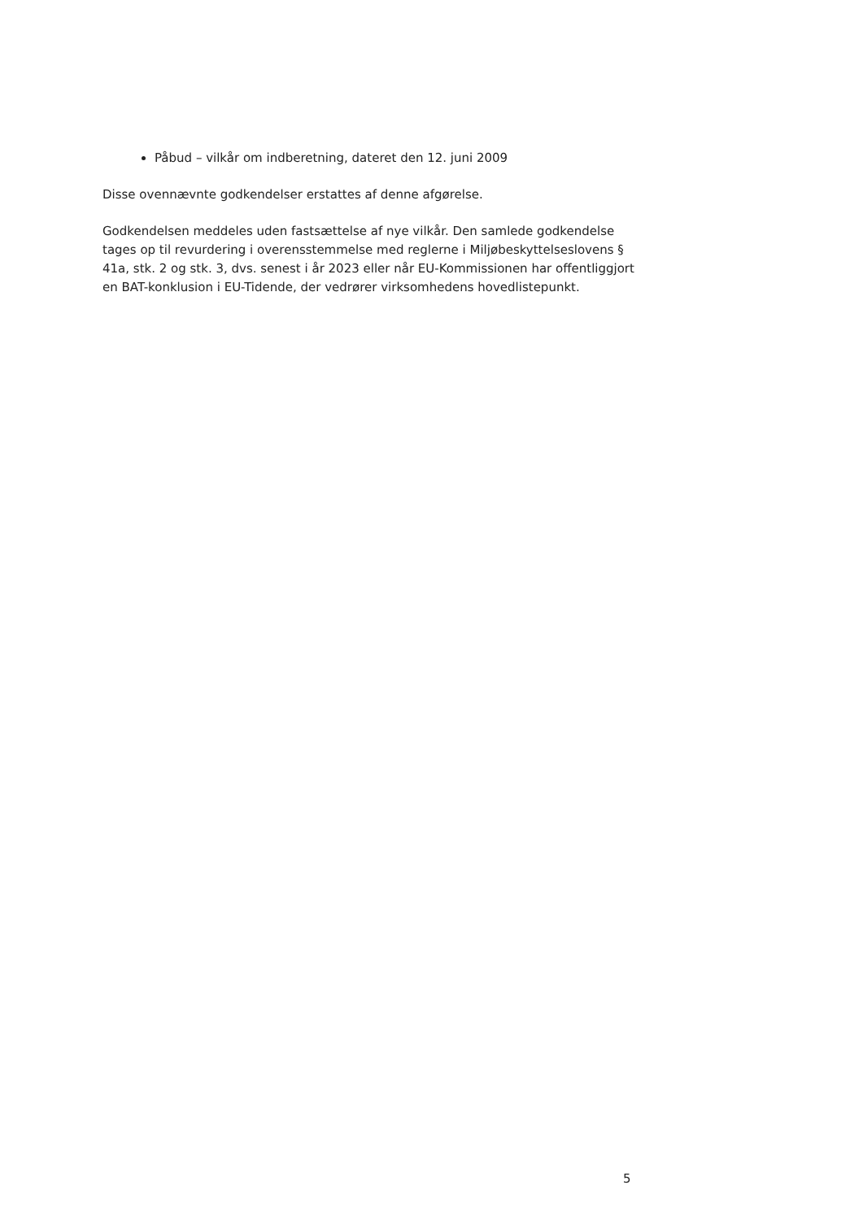Påbud – vilkår om indberetning, dateret den 12. juni 2009
Disse ovennævnte godkendelser erstattes af denne afgørelse.
Godkendelsen meddeles uden fastsættelse af nye vilkår. Den samlede godkendelse tages op til revurdering i overensstemmelse med reglerne i Miljøbeskyttelseslovens § 41a, stk. 2 og stk. 3, dvs. senest i år 2023 eller når EU-Kommissionen har offentliggjort en BAT-konklusion i EU-Tidende, der vedrører virksomhedens hovedlistepunkt.
5